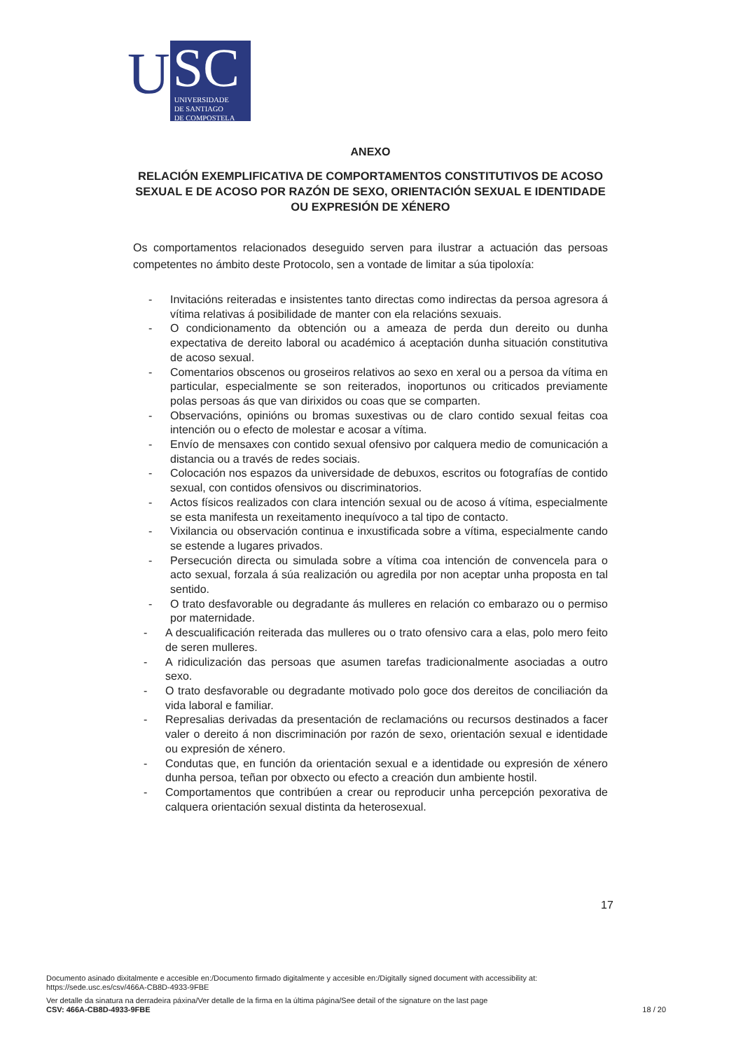U
SC
UNIVERSIDADE
DE SANTIAGO
DE COMPOSTELA
ANEXO
RELACIÓN EXEMPLIFICATIVA DE COMPORTAMENTOS CONSTITUTIVOS DE ACOSO SEXUAL E DE ACOSO POR RAZÓN DE SEXO, ORIENTACIÓN SEXUAL E IDENTIDADE OU EXPRESIÓN DE XÉNERO
Os comportamentos relacionados deseguido serven para ilustrar a actuación das persoas competentes no ámbito deste Protocolo, sen a vontade de limitar a súa tipoloxía:
- Invitacións reiteradas e insistentes tanto directas como indirectas da persoa agresora á vítima relativas á posibilidade de manter con ela relacións sexuais.
- O condicionamento da obtención ou a ameaza de perda dun dereito ou dunha expectativa de dereito laboral ou académico á aceptación dunha situación constitutiva de acoso sexual.
- Comentarios obscenos ou groseiros relativos ao sexo en xeral ou a persoa da vítima en particular, especialmente se son reiterados, inoportunos ou criticados previamente polas persoas ás que van dirixidos ou coas que se comparten.
- Observacións, opinións ou bromas suxestivas ou de claro contido sexual feitas coa intención ou o efecto de molestar e acosar a vítima.
- Envío de mensaxes con contido sexual ofensivo por calquera medio de comunicación a distancia ou a través de redes sociais.
- Colocación nos espazos da universidade de debuxos, escritos ou fotografías de contido sexual, con contidos ofensivos ou discriminatorios.
- Actos físicos realizados con clara intención sexual ou de acoso á vítima, especialmente se esta manifesta un rexeitamento inequívoco a tal tipo de contacto.
- Vixilancia ou observación continua e inxustificada sobre a vítima, especialmente cando se estende a lugares privados.
- Persecución directa ou simulada sobre a vítima coa intención de convencela para o acto sexual, forzala á súa realización ou agredila por non aceptar unha proposta en tal sentido.
- O trato desfavorable ou degradante ás mulleres en relación co embarazo ou o permiso por maternidade.
- A descualificación reiterada das mulleres ou o trato ofensivo cara a elas, polo mero feito de seren mulleres.
- A ridiculización das persoas que asumen tarefas tradicionalmente asociadas a outro sexo.
- O trato desfavorable ou degradante motivado polo goce dos dereitos de conciliación da vida laboral e familiar.
- Represalias derivadas da presentación de reclamacións ou recursos destinados a facer valer o dereito á non discriminación por razón de sexo, orientación sexual e identidade ou expresión de xénero.
- Condutas que, en función da orientación sexual e a identidade ou expresión de xénero dunha persoa, teñan por obxecto ou efecto a creación dun ambiente hostil.
- Comportamentos que contribúen a crear ou reproducir unha percepción pexorativa de calquera orientación sexual distinta da heterosexual.
17
Documento asinado dixitalmente e accesible en:/Documento firmado digitalmente y accesible en:/Digitally signed document with accessibility at:
https://sede.usc.es/csv/466A-CB8D-4933-9FBE
Ver detalle da sinatura na derradeira páxina/Ver detalle de la firma en la última página/See detail of the signature on the last page
CSV: 466A-CB8D-4933-9FBE 18 / 20